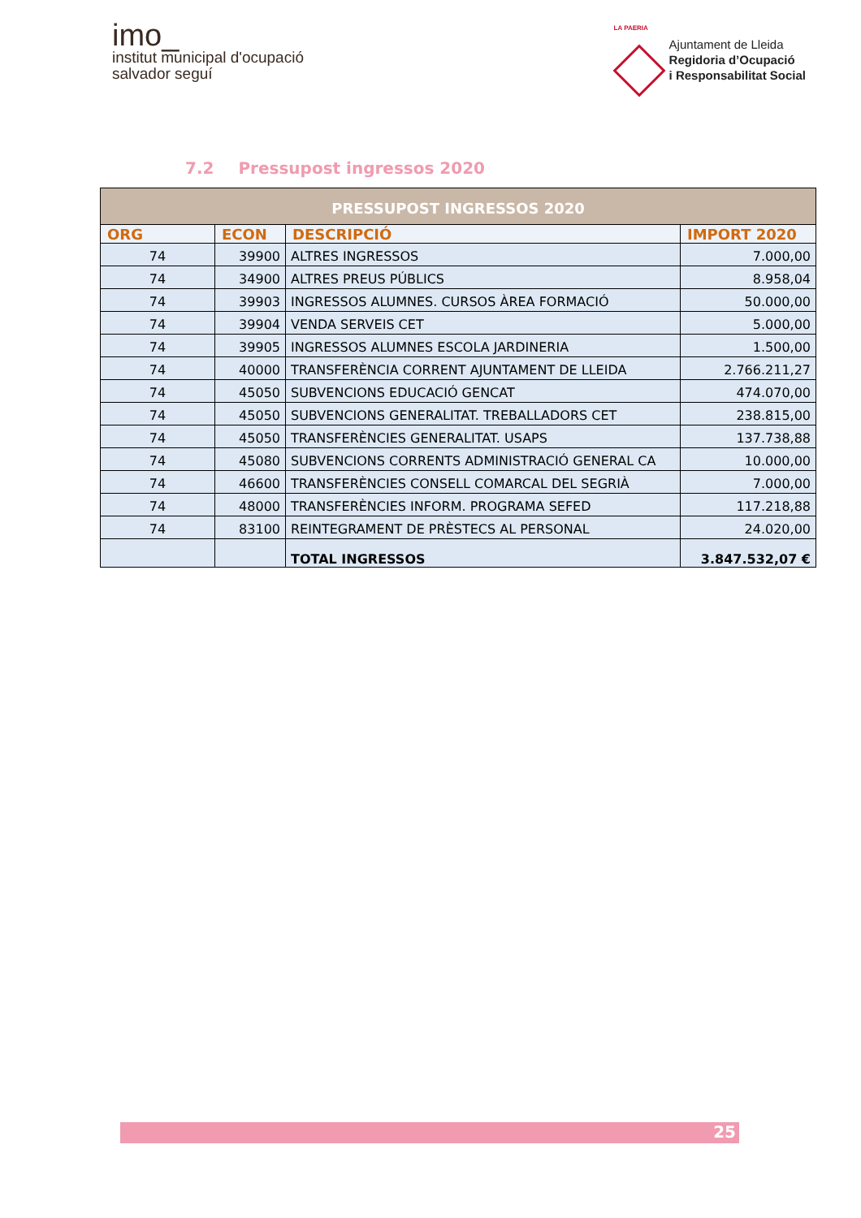imo_
institut municipal d'ocupació
salvador seguí
LA PAERIA
Ajuntament de Lleida
Regidoria d’Ocupació
i Responsabilitat Social
7.2 Pressupost ingressos 2020
| PRESSUPOST INGRESSOS 2020 | | | |
| --- | --- | --- | --- |
| ORG | ECON | DESCRIPCIÓ | IMPORT 2020 |
| 74 | 39900 | ALTRES INGRESSOS | 7.000,00 |
| 74 | 34900 | ALTRES PREUS PÚBLICS | 8.958,04 |
| 74 | 39903 | INGRESSOS ALUMNES. CURSOS ÀREA FORMACIÓ | 50.000,00 |
| 74 | 39904 | VENDA SERVEIS CET | 5.000,00 |
| 74 | 39905 | INGRESSOS ALUMNES ESCOLA JARDINERIA | 1.500,00 |
| 74 | 40000 | TRANSFERÈNCIA CORRENT AJUNTAMENT DE LLEIDA | 2.766.211,27 |
| 74 | 45050 | SUBVENCIONS EDUCACIÓ GENCAT | 474.070,00 |
| 74 | 45050 | SUBVENCIONS GENERALITAT. TREBALLADORS CET | 238.815,00 |
| 74 | 45050 | TRANSFERÈNCIES GENERALITAT. USAPS | 137.738,88 |
| 74 | 45080 | SUBVENCIONS CORRENTS ADMINISTRACIÓ GENERAL CA | 10.000,00 |
| 74 | 46600 | TRANSFERÈNCIES CONSELL COMARCAL DEL SEGRIÀ | 7.000,00 |
| 74 | 48000 | TRANSFERÈNCIES INFORM. PROGRAMA SEFED | 117.218,88 |
| 74 | 83100 | REINTEGRAMENT DE PRÈSTECS AL PERSONAL | 24.020,00 |
| | | TOTAL INGRESSOS | 3.847.532,07 € |
25